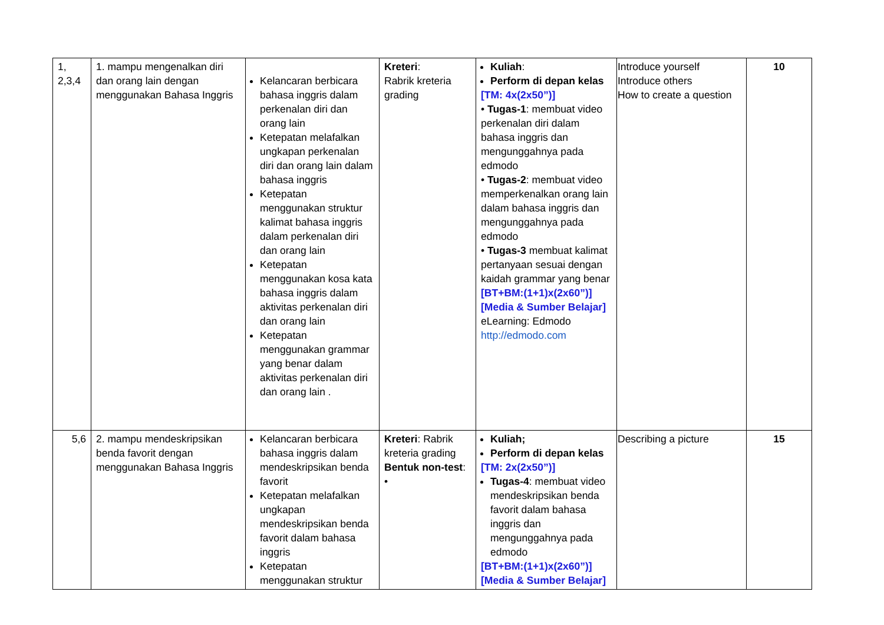| 1, 2,3,4 | 1. mampu mengenalkan diri dan orang lain dengan menggunakan Bahasa Inggris | Kelancaran berbicara bahasa inggris dalam perkenalan diri dan orang lain Ketepatan melafalkan ungkapan perkenalan diri dan orang lain dalam bahasa inggris Ketepatan menggunakan struktur kalimat bahasa inggris dalam perkenalan diri dan orang lain Ketepatan menggunakan kosa kata bahasa inggris dalam aktivitas perkenalan diri dan orang lain Ketepatan menggunakan grammar yang benar dalam aktivitas perkenalan diri dan orang lain . | Kreteri : Rabrik kreteria grading | Kuliah : Perform di depan kelas [TM: 4x(2x50”)] • Tugas-1 : membuat video perkenalan diri dalam bahasa inggris dan mengunggahnya pada edmodo • Tugas-2 : membuat video memperkenalkan orang lain dalam bahasa inggris dan mengunggahnya pada edmodo • Tugas-3 membuat kalimat pertanyaan sesuai dengan kaidah grammar yang benar [BT+BM:(1+1)x(2x60”)] [Media & Sumber Belajar] eLearning: Edmodo http://edmodo.com | Introduce yourself Introduce others How to create a question | 10 |
| 5,6 | 2. mampu mendeskripsikan benda favorit dengan menggunakan Bahasa Inggris | Kelancaran berbicara bahasa inggris dalam mendeskripsikan benda favorit Ketepatan melafalkan ungkapan mendeskripsikan benda favorit dalam bahasa inggris Ketepatan menggunakan struktur | Kreteri : Rabrik kreteria grading Bentuk non-test : • | Kuliah; Perform di depan kelas [TM: 2x(2x50”)] Tugas-4 : membuat video mendeskripsikan benda favorit dalam bahasa inggris dan mengunggahnya pada edmodo [BT+BM:(1+1)x(2x60”)] [Media & Sumber Belajar] | Describing a picture | 15 |